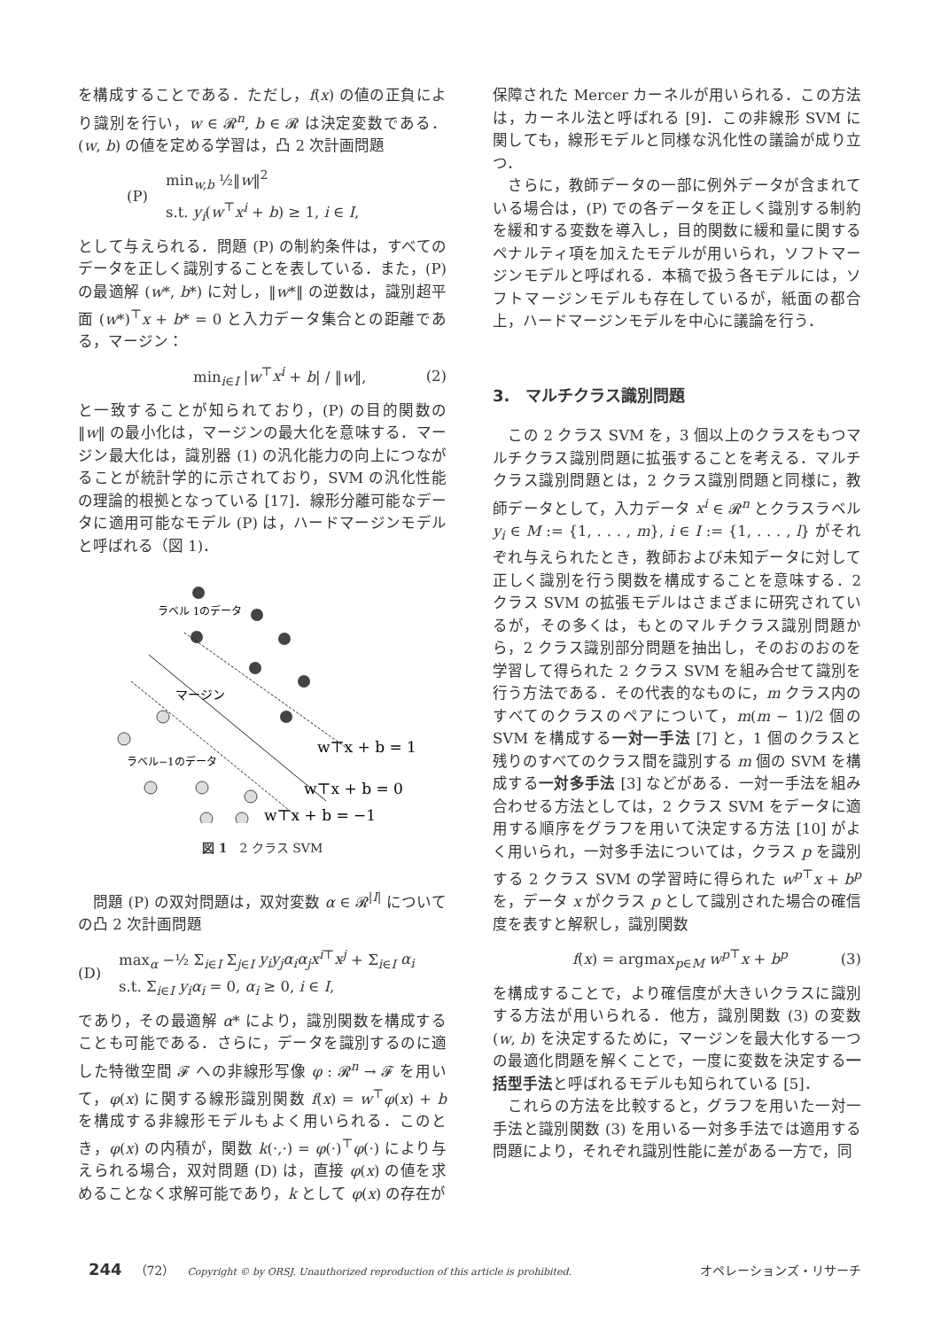を構成することである．ただし，f(x) の値の正負により識別を行い，w ∈ 𝓡<sup>n</sup>, b ∈ 𝓡 は決定変数である．(w, b) の値を定める学習は，凸 2 次計画問題
(P) min<sub>w,b</sub> ½‖w‖<sup>2</sup>
s.t. y<sub>i</sub>(w<sup>⊤</sup>x<sup>i</sup> + b) ≥ 1, i ∈ I,
として与えられる．問題 (P) の制約条件は，すべてのデータを正しく識別することを表している．また，(P) の最適解 (w*, b*) に対し，‖w*‖ の逆数は，識別超平面 (w*)<sup>⊤</sup>x + b* = 0 と入力データ集合との距離である，マージン：
min<sub>i∈I</sub> |w<sup>⊤</sup>x<sup>i</sup> + b| / ‖w‖, (2)
と一致することが知られており，(P) の目的関数の ‖w‖ の最小化は，マージンの最大化を意味する．マージン最大化は，識別器 (1) の汎化能力の向上につながることが統計学的に示されており，SVM の汎化性能の理論的根拠となっている [17]．線形分離可能なデータに適用可能なモデル (P) は，ハードマージンモデルと呼ばれる（図 1)．
ラベル 1のデータ
ラベル−1のデータ
マージン
w⊤x + b = 1
w⊤x + b = 0
w⊤x + b = −1
図 1　2 クラス SVM
　問題 (P) の双対問題は，双対変数 α ∈ 𝓡<sup>|I|</sup> についての凸 2 次計画問題
(D) max<sub>α</sub> −½ Σ<sub>i∈I</sub> Σ<sub>j∈I</sub> y<sub>i</sub>y<sub>j</sub>α<sub>i</sub>α<sub>j</sub>x<sup>i</sup><sup>⊤</sup>x<sup>j</sup> + Σ<sub>i∈I</sub> α<sub>i</sub>
s.t. Σ<sub>i∈I</sub> y<sub>i</sub>α<sub>i</sub> = 0, α<sub>i</sub> ≥ 0, i ∈ I,
であり，その最適解 α* により，識別関数を構成することも可能である．さらに，データを識別するのに適した特徴空間 𝓕 への非線形写像 φ : 𝓡<sup>n</sup> → 𝓕 を用いて，φ(x) に関する線形識別関数 f(x) = w<sup>⊤</sup>φ(x) + b を構成する非線形モデルもよく用いられる．このとき，φ(x) の内積が，関数 k(·,·) = φ(·)<sup>⊤</sup>φ(·) により与えられる場合，双対問題 (D) は，直接 φ(x) の値を求めることなく求解可能であり，k として φ(x) の存在が
保障された Mercer カーネルが用いられる．この方法は，カーネル法と呼ばれる [9]．この非線形 SVM に関しても，線形モデルと同様な汎化性の議論が成り立つ．
　さらに，教師データの一部に例外データが含まれている場合は，(P) での各データを正しく識別する制約を緩和する変数を導入し，目的関数に緩和量に関するペナルティ項を加えたモデルが用いられ，ソフトマージンモデルと呼ばれる．本稿で扱う各モデルには，ソフトマージンモデルも存在しているが，紙面の都合上，ハードマージンモデルを中心に議論を行う．
3.　マルチクラス識別問題
　この 2 クラス SVM を，3 個以上のクラスをもつマルチクラス識別問題に拡張することを考える．マルチクラス識別問題とは，2 クラス識別問題と同様に，教師データとして，入力データ x<sup>i</sup> ∈ 𝓡<sup>n</sup> とクラスラベル y<sub>i</sub> ∈ M := {1, . . . , m}, i ∈ I := {1, . . . , l} がそれぞれ与えられたとき，教師および未知データに対して正しく識別を行う関数を構成することを意味する．2 クラス SVM の拡張モデルはさまざまに研究されているが，その多くは，もとのマルチクラス識別問題から，2 クラス識別部分問題を抽出し，そのおのおのを学習して得られた 2 クラス SVM を組み合せて識別を行う方法である．その代表的なものに，m クラス内のすべてのクラスのペアについて，m(m − 1)/2 個の SVM を構成する一対一手法 [7] と，1 個のクラスと残りのすべてのクラス間を識別する m 個の SVM を構成する一対多手法 [3] などがある．一対一手法を組み合わせる方法としては，2 クラス SVM をデータに適用する順序をグラフを用いて決定する方法 [10] がよく用いられ，一対多手法については，クラス p を識別する 2 クラス SVM の学習時に得られた w<sup>p</sup><sup>⊤</sup>x + b<sup>p</sup> を，データ x がクラス p として識別された場合の確信度を表すと解釈し，識別関数
f(x) = argmax<sub>p∈M</sub> w<sup>p</sup><sup>⊤</sup>x + b<sup>p</sup> (3)
を構成することで，より確信度が大きいクラスに識別する方法が用いられる．他方，識別関数 (3) の変数 (w, b) を決定するために，マージンを最大化する一つの最適化問題を解くことで，一度に変数を決定する一括型手法と呼ばれるモデルも知られている [5]．
　これらの方法を比較すると，グラフを用いた一対一手法と識別関数 (3) を用いる一対多手法では適用する問題により，それぞれ識別性能に差がある一方で，同
244 （72） Copyright © by ORSJ. Unauthorized reproduction of this article is prohibited. オペレーションズ・リサーチ